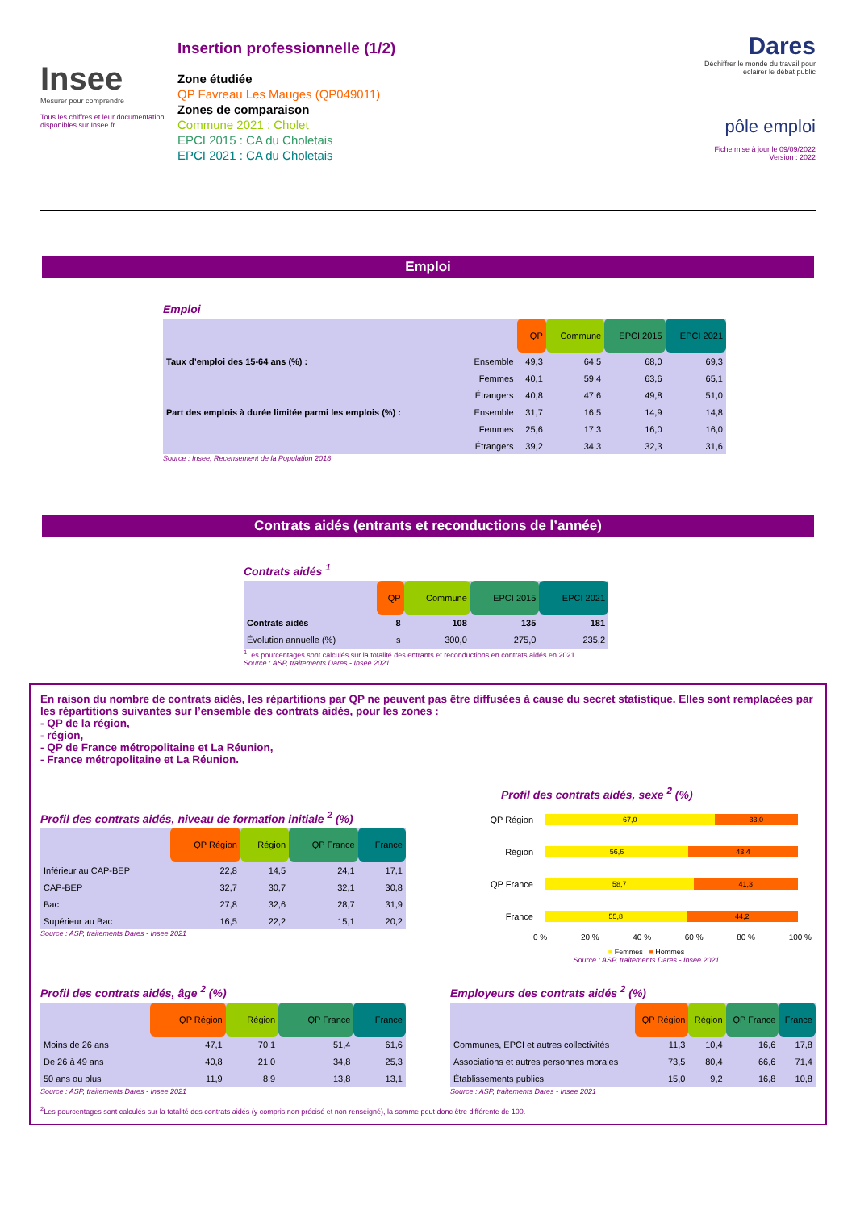Insee
Mesurer pour comprendre
Tous les chiffres et leur documentation disponibles sur Insee.fr
Insertion professionnelle (1/2)
Zone étudiée
QP Favreau Les Mauges (QP049011)
Zones de comparaison
Commune 2021 : Cholet
EPCI 2015 : CA du Choletais
EPCI 2021 : CA du Choletais
Dares
Déchiffrer le monde du travail pour éclairer le débat public
pôle emploi
Fiche mise à jour le 09/09/2022
Version : 2022
Emploi
Emploi
| | | QP | Commune | EPCI 2015 | EPCI 2021 |
| Taux d’emploi des 15-64 ans (%) : | Ensemble | 49,3 | 64,5 | 68,0 | 69,3 |
| | Femmes | 40,1 | 59,4 | 63,6 | 65,1 |
| | Étrangers | 40,8 | 47,6 | 49,8 | 51,0 |
| Part des emplois à durée limitée parmi les emplois (%) : | Ensemble | 31,7 | 16,5 | 14,9 | 14,8 |
| | Femmes | 25,6 | 17,3 | 16,0 | 16,0 |
| | Étrangers | 39,2 | 34,3 | 32,3 | 31,6 |
Source : Insee, Recensement de la Population 2018
Contrats aidés (entrants et reconductions de l’année)
Contrats aidés <sup>1</sup>
| | QP | Commune | EPCI 2015 | EPCI 2021 |
| Contrats aidés | 8 | 108 | 135 | 181 |
| Évolution annuelle (%) | s | 300,0 | 275,0 | 235,2 |
<sup>1</sup> Les pourcentages sont calculés sur la totalité des entrants et reconductions en contrats aidés en 2021.
Source : ASP, traitements Dares - Insee 2021
En raison du nombre de contrats aidés, les répartitions par QP ne peuvent pas être diffusées à cause du secret statistique. Elles sont remplacées par les répartitions suivantes sur l’ensemble des contrats aidés, pour les zones :
- QP de la région,
- région,
- QP de France métropolitaine et La Réunion,
- France métropolitaine et La Réunion.
Profil des contrats aidés, niveau de formation initiale <sup>2</sup> (%)
| | QP Région | Région | QP France | France |
| Inférieur au CAP-BEP | 22,8 | 14,5 | 24,1 | 17,1 |
| CAP-BEP | 32,7 | 30,7 | 32,1 | 30,8 |
| Bac | 27,8 | 32,6 | 28,7 | 31,9 |
| Supérieur au Bac | 16,5 | 22,2 | 15,1 | 20,2 |
Source : ASP, traitements Dares - Insee 2021
Profil des contrats aidés, sexe <sup>2</sup> (%)
QP Région
67,0 33,0
Région
56,6 43,4
QP France
58,7 41,3
France
55,8 44,2
0 % 20 % 40 % 60 % 80 % 100 %
■ Femmes ■ Hommes
Source : ASP, traitements Dares - Insee 2021
Profil des contrats aidés, âge <sup>2</sup> (%)
| | QP Région | Région | QP France | France |
| Moins de 26 ans | 47,1 | 70,1 | 51,4 | 61,6 |
| De 26 à 49 ans | 40,8 | 21,0 | 34,8 | 25,3 |
| 50 ans ou plus | 11,9 | 8,9 | 13,8 | 13,1 |
Source : ASP, traitements Dares - Insee 2021
Employeurs des contrats aidés <sup>2</sup> (%)
| | QP Région | Région | QP France | France |
| Communes, EPCI et autres collectivités | 11,3 | 10,4 | 16,6 | 17,8 |
| Associations et autres personnes morales | 73,5 | 80,4 | 66,6 | 71,4 |
| Établissements publics | 15,0 | 9,2 | 16,8 | 10,8 |
Source : ASP, traitements Dares - Insee 2021
<sup>2</sup> Les pourcentages sont calculés sur la totalité des contrats aidés (y compris non précisé et non renseigné), la somme peut donc être différente de 100.